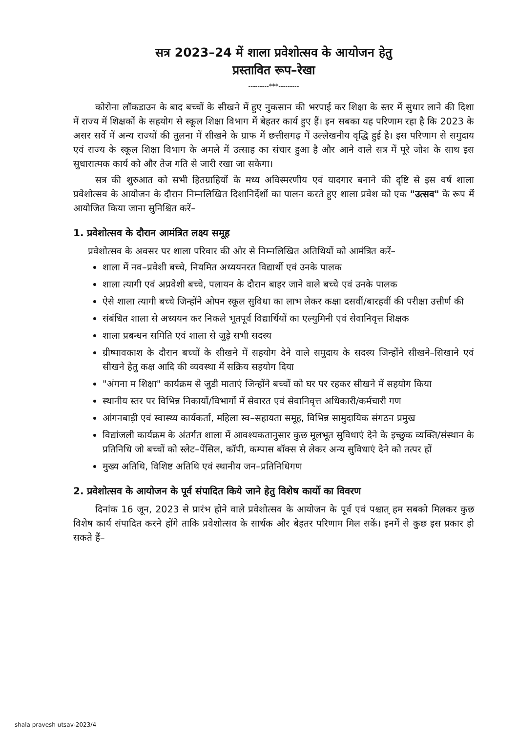सत्र 2023–24 में शाला प्रवेशोत्सव के आयोजन हेतु
प्रस्तावित रूप–रेखा
---------***---------
कोरोना लॉकडाउन के बाद बच्चों के सीखने में हुए नुकसान की भरपाई कर शिक्षा के स्तर में सुधार लाने की दिशा में राज्य में शिक्षकों के सहयोग से स्कूल शिक्षा विभाग में बेहतर कार्य हुए हैं। इन सबका यह परिणाम रहा है कि 2023 के असर सर्वे में अन्य राज्यों की तुलना में सीखने के ग्राफ में छत्तीसगढ़ में उल्लेखनीय वृद्धि हुई है। इस परिणाम से समुदाय एवं राज्य के स्कूल शिक्षा विभाग के अमले में उत्साह का संचार हुआ है और आने वाले सत्र में पूरे जोश के साथ इस सुधारात्मक कार्य को और तेज गति से जारी रखा जा सकेगा।
सत्र की शुरुआत को सभी हितग्राहियों के मध्य अविस्मरणीय एवं यादगार बनाने की दृष्टि से इस वर्ष शाला प्रवेशोत्सव के आयोजन के दौरान निम्नलिखित दिशानिर्देशों का पालन करते हुए शाला प्रवेश को एक "उत्सव" के रूप में आयोजित किया जाना सुनिश्चित करें–
1. प्रवेशोत्सव के दौरान आमंत्रित लक्ष्य समूह
प्रवेशोत्सव के अवसर पर शाला परिवार की ओर से निम्नलिखित अतिथियों को आमंत्रित करें–
शाला में नव–प्रवेशी बच्चे, नियमित अध्ययनरत विद्यार्थी एवं उनके पालक
शाला त्यागी एवं अप्रवेशी बच्चे, पलायन के दौरान बाहर जाने वाले बच्चे एवं उनके पालक
ऐसे शाला त्यागी बच्चे जिन्होंने ओपन स्कूल सुविधा का लाभ लेकर कक्षा दसवीं/बारहवीं की परीक्षा उत्तीर्ण की
संबंधित शाला से अध्ययन कर निकले भूतपूर्व विद्यार्थियों का एल्युमिनी एवं सेवानिवृत्त शिक्षक
शाला प्रबन्धन समिति एवं शाला से जुड़े सभी सदस्य
ग्रीष्मावकाश के दौरान बच्चों के सीखने में सहयोग देने वाले समुदाय के सदस्य जिन्होंने सीखने–सिखाने एवं सीखने हेतु कक्ष आदि की व्यवस्था में सक्रिय सहयोग दिया
"अंगना म शिक्षा" कार्यक्रम से जुडी माताएं जिन्होंने बच्चों को घर पर रहकर सीखने में सहयोग किया
स्थानीय स्तर पर विभिन्न निकायों/विभागों में सेवारत एवं सेवानिवृत्त अधिकारी/कर्मचारी गण
आंगनबाड़ी एवं स्वास्थ्य कार्यकर्ता, महिला स्व–सहायता समूह, विभिन्न सामुदायिक संगठन प्रमुख
विद्यांजली कार्यक्रम के अंतर्गत शाला में आवश्यकतानुसार कुछ मूलभूत सुविधाएं देने के इच्छुक व्यक्ति/संस्थान के प्रतिनिधि जो बच्चों को स्लेट–पेंसिल, कॉपी, कम्पास बॉक्स से लेकर अन्य सुविधाएं देने को तत्पर हों
मुख्य अतिथि, विशिष्ट अतिथि एवं स्थानीय जन–प्रतिनिधिगण
2. प्रवेशोत्सव के आयोजन के पूर्व संपादित किये जाने हेतु विशेष कार्यो का विवरण
दिनांक 16 जून, 2023 से प्रारंभ होने वाले प्रवेशोत्सव के आयोजन के पूर्व एवं पश्चात् हम सबको मिलकर कुछ विशेष कार्य संपादित करने होंगे ताकि प्रवेशोत्सव के सार्थक और बेहतर परिणाम मिल सकें। इनमें से कुछ इस प्रकार हो सकते हैं–
shala pravesh utsav-2023/4